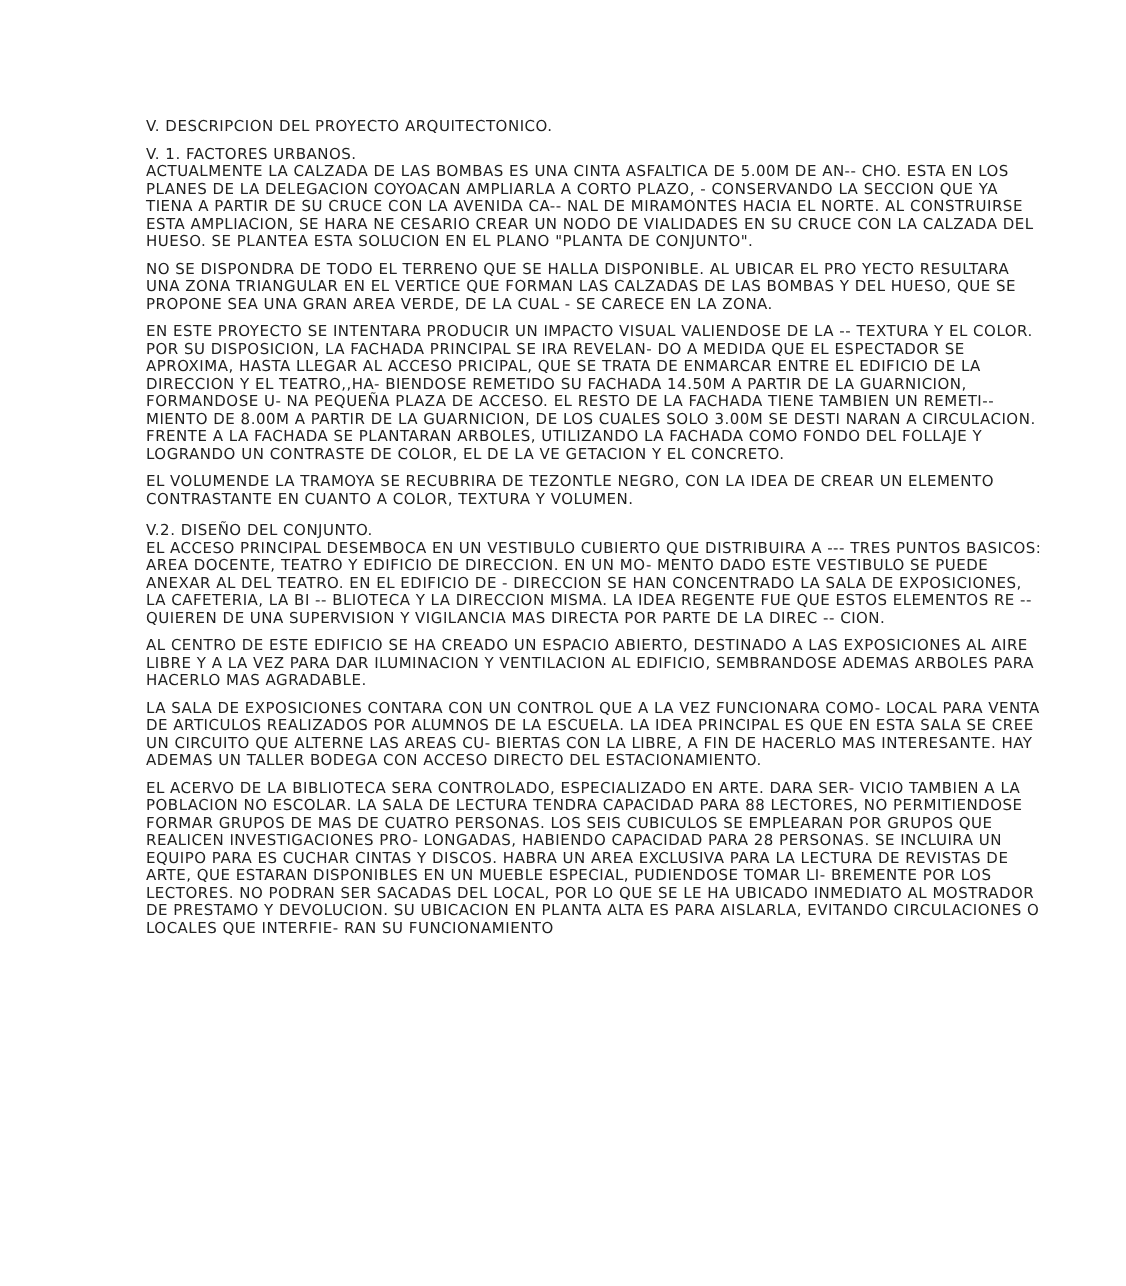V. DESCRIPCION DEL PROYECTO ARQUITECTONICO.
V. 1. FACTORES URBANOS.
ACTUALMENTE LA CALZADA DE LAS BOMBAS ES UNA CINTA ASFALTICA DE 5.00M DE AN-- CHO. ESTA EN LOS PLANES DE LA DELEGACION COYOACAN AMPLIARLA A CORTO PLAZO, - CONSERVANDO LA SECCION QUE YA TIENA A PARTIR DE SU CRUCE CON LA AVENIDA CA-- NAL DE MIRAMONTES HACIA EL NORTE. AL CONSTRUIRSE ESTA AMPLIACION, SE HARA NE CESARIO CREAR UN NODO DE VIALIDADES EN SU CRUCE CON LA CALZADA DEL HUESO. SE PLANTEA ESTA SOLUCION EN EL PLANO "PLANTA DE CONJUNTO".
NO SE DISPONDRA DE TODO EL TERRENO QUE SE HALLA DISPONIBLE. AL UBICAR EL PRO YECTO RESULTARA UNA ZONA TRIANGULAR EN EL VERTICE QUE FORMAN LAS CALZADAS DE LAS BOMBAS Y DEL HUESO, QUE SE PROPONE SEA UNA GRAN AREA VERDE, DE LA CUAL - SE CARECE EN LA ZONA.
EN ESTE PROYECTO SE INTENTARA PRODUCIR UN IMPACTO VISUAL VALIENDOSE DE LA -- TEXTURA Y EL COLOR. POR SU DISPOSICION, LA FACHADA PRINCIPAL SE IRA REVELAN- DO A MEDIDA QUE EL ESPECTADOR SE APROXIMA, HASTA LLEGAR AL ACCESO PRICIPAL, QUE SE TRATA DE ENMARCAR ENTRE EL EDIFICIO DE LA DIRECCION Y EL TEATRO,,HA- BIENDOSE REMETIDO SU FACHADA 14.50M A PARTIR DE LA GUARNICION, FORMANDOSE U- NA PEQUEÑA PLAZA DE ACCESO. EL RESTO DE LA FACHADA TIENE TAMBIEN UN REMETI-- MIENTO DE 8.00M A PARTIR DE LA GUARNICION, DE LOS CUALES SOLO 3.00M SE DESTI NARAN A CIRCULACION. FRENTE A LA FACHADA SE PLANTARAN ARBOLES, UTILIZANDO LA FACHADA COMO FONDO DEL FOLLAJE Y LOGRANDO UN CONTRASTE DE COLOR, EL DE LA VE GETACION Y EL CONCRETO.
EL VOLUMENDE LA TRAMOYA SE RECUBRIRA DE TEZONTLE NEGRO, CON LA IDEA DE CREAR UN ELEMENTO CONTRASTANTE EN CUANTO A COLOR, TEXTURA Y VOLUMEN.
V.2. DISEÑO DEL CONJUNTO.
EL ACCESO PRINCIPAL DESEMBOCA EN UN VESTIBULO CUBIERTO QUE DISTRIBUIRA A --- TRES PUNTOS BASICOS: AREA DOCENTE, TEATRO Y EDIFICIO DE DIRECCION. EN UN MO- MENTO DADO ESTE VESTIBULO SE PUEDE ANEXAR AL DEL TEATRO. EN EL EDIFICIO DE - DIRECCION SE HAN CONCENTRADO LA SALA DE EXPOSICIONES, LA CAFETERIA, LA BI -- BLIOTECA Y LA DIRECCION MISMA. LA IDEA REGENTE FUE QUE ESTOS ELEMENTOS RE -- QUIEREN DE UNA SUPERVISION Y VIGILANCIA MAS DIRECTA POR PARTE DE LA DIREC -- CION.
AL CENTRO DE ESTE EDIFICIO SE HA CREADO UN ESPACIO ABIERTO, DESTINADO A LAS EXPOSICIONES AL AIRE LIBRE Y A LA VEZ PARA DAR ILUMINACION Y VENTILACION AL EDIFICIO, SEMBRANDOSE ADEMAS ARBOLES PARA HACERLO MAS AGRADABLE.
LA SALA DE EXPOSICIONES CONTARA CON UN CONTROL QUE A LA VEZ FUNCIONARA COMO- LOCAL PARA VENTA DE ARTICULOS REALIZADOS POR ALUMNOS DE LA ESCUELA. LA IDEA PRINCIPAL ES QUE EN ESTA SALA SE CREE UN CIRCUITO QUE ALTERNE LAS AREAS CU- BIERTAS CON LA LIBRE, A FIN DE HACERLO MAS INTERESANTE. HAY ADEMAS UN TALLER BODEGA CON ACCESO DIRECTO DEL ESTACIONAMIENTO.
EL ACERVO DE LA BIBLIOTECA SERA CONTROLADO, ESPECIALIZADO EN ARTE. DARA SER- VICIO TAMBIEN A LA POBLACION NO ESCOLAR. LA SALA DE LECTURA TENDRA CAPACIDAD PARA 88 LECTORES, NO PERMITIENDOSE FORMAR GRUPOS DE MAS DE CUATRO PERSONAS. LOS SEIS CUBICULOS SE EMPLEARAN POR GRUPOS QUE REALICEN INVESTIGACIONES PRO- LONGADAS, HABIENDO CAPACIDAD PARA 28 PERSONAS. SE INCLUIRA UN EQUIPO PARA ES CUCHAR CINTAS Y DISCOS. HABRA UN AREA EXCLUSIVA PARA LA LECTURA DE REVISTAS DE ARTE, QUE ESTARAN DISPONIBLES EN UN MUEBLE ESPECIAL, PUDIENDOSE TOMAR LI- BREMENTE POR LOS LECTORES. NO PODRAN SER SACADAS DEL LOCAL, POR LO QUE SE LE HA UBICADO INMEDIATO AL MOSTRADOR DE PRESTAMO Y DEVOLUCION. SU UBICACION EN PLANTA ALTA ES PARA AISLARLA, EVITANDO CIRCULACIONES O LOCALES QUE INTERFIE- RAN SU FUNCIONAMIENTO